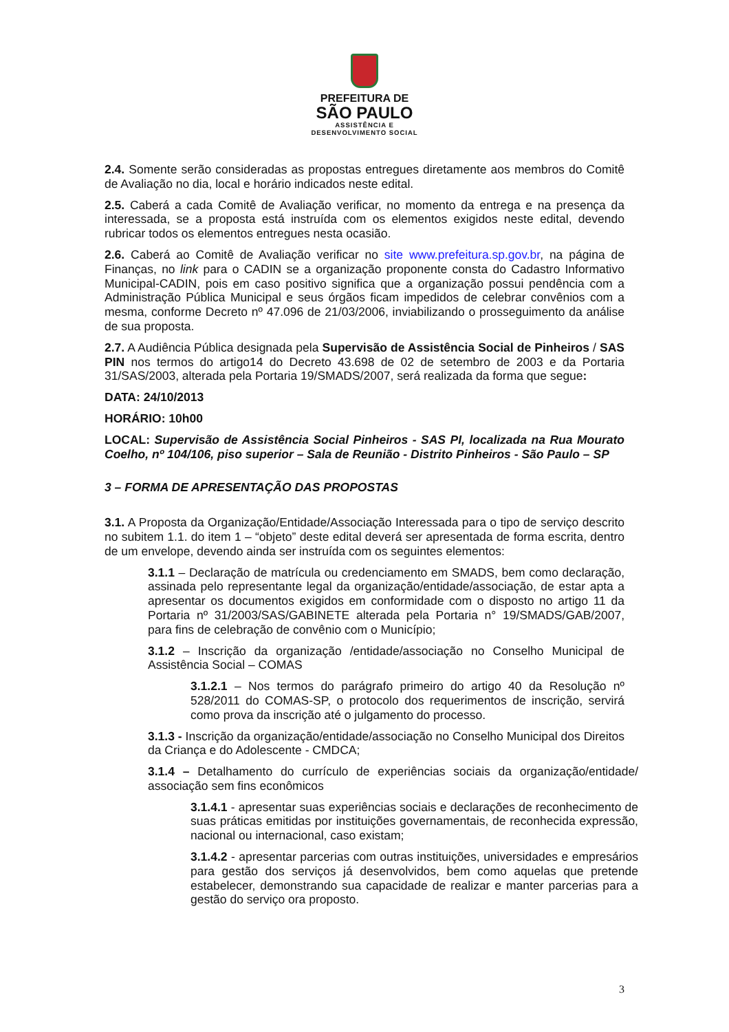PREFEITURA DE
SÃO PAULO
ASSISTÊNCIA E
DESENVOLVIMENTO SOCIAL
2.4. Somente serão consideradas as propostas entregues diretamente aos membros do Comitê de Avaliação no dia, local e horário indicados neste edital.
2.5. Caberá a cada Comitê de Avaliação verificar, no momento da entrega e na presença da interessada, se a proposta está instruída com os elementos exigidos neste edital, devendo rubricar todos os elementos entregues nesta ocasião.
2.6. Caberá ao Comitê de Avaliação verificar no site www.prefeitura.sp.gov.br, na página de Finanças, no link para o CADIN se a organização proponente consta do Cadastro Informativo Municipal-CADIN, pois em caso positivo significa que a organização possui pendência com a Administração Pública Municipal e seus órgãos ficam impedidos de celebrar convênios com a mesma, conforme Decreto nº 47.096 de 21/03/2006, inviabilizando o prosseguimento da análise de sua proposta.
2.7. A Audiência Pública designada pela Supervisão de Assistência Social de Pinheiros / SAS PIN nos termos do artigo14 do Decreto 43.698 de 02 de setembro de 2003 e da Portaria 31/SAS/2003, alterada pela Portaria 19/SMADS/2007, será realizada da forma que segue:
DATA: 24/10/2013
HORÁRIO: 10h00
LOCAL: Supervisão de Assistência Social Pinheiros - SAS PI, localizada na Rua Mourato Coelho, nº 104/106, piso superior – Sala de Reunião - Distrito Pinheiros - São Paulo – SP
3 – FORMA DE APRESENTAÇÃO DAS PROPOSTAS
3.1. A Proposta da Organização/Entidade/Associação Interessada para o tipo de serviço descrito no subitem 1.1. do item 1 – “objeto” deste edital deverá ser apresentada de forma escrita, dentro de um envelope, devendo ainda ser instruída com os seguintes elementos:
3.1.1 – Declaração de matrícula ou credenciamento em SMADS, bem como declaração, assinada pelo representante legal da organização/entidade/associação, de estar apta a apresentar os documentos exigidos em conformidade com o disposto no artigo 11 da Portaria nº 31/2003/SAS/GABINETE alterada pela Portaria n° 19/SMADS/GAB/2007, para fins de celebração de convênio com o Município;
3.1.2 – Inscrição da organização /entidade/associação no Conselho Municipal de Assistência Social – COMAS
3.1.2.1 – Nos termos do parágrafo primeiro do artigo 40 da Resolução nº 528/2011 do COMAS-SP, o protocolo dos requerimentos de inscrição, servirá como prova da inscrição até o julgamento do processo.
3.1.3 - Inscrição da organização/entidade/associação no Conselho Municipal dos Direitos da Criança e do Adolescente - CMDCA;
3.1.4 – Detalhamento do currículo de experiências sociais da organização/entidade/ associação sem fins econômicos
3.1.4.1 - apresentar suas experiências sociais e declarações de reconhecimento de suas práticas emitidas por instituições governamentais, de reconhecida expressão, nacional ou internacional, caso existam;
3.1.4.2 - apresentar parcerias com outras instituições, universidades e empresários para gestão dos serviços já desenvolvidos, bem como aquelas que pretende estabelecer, demonstrando sua capacidade de realizar e manter parcerias para a gestão do serviço ora proposto.
3